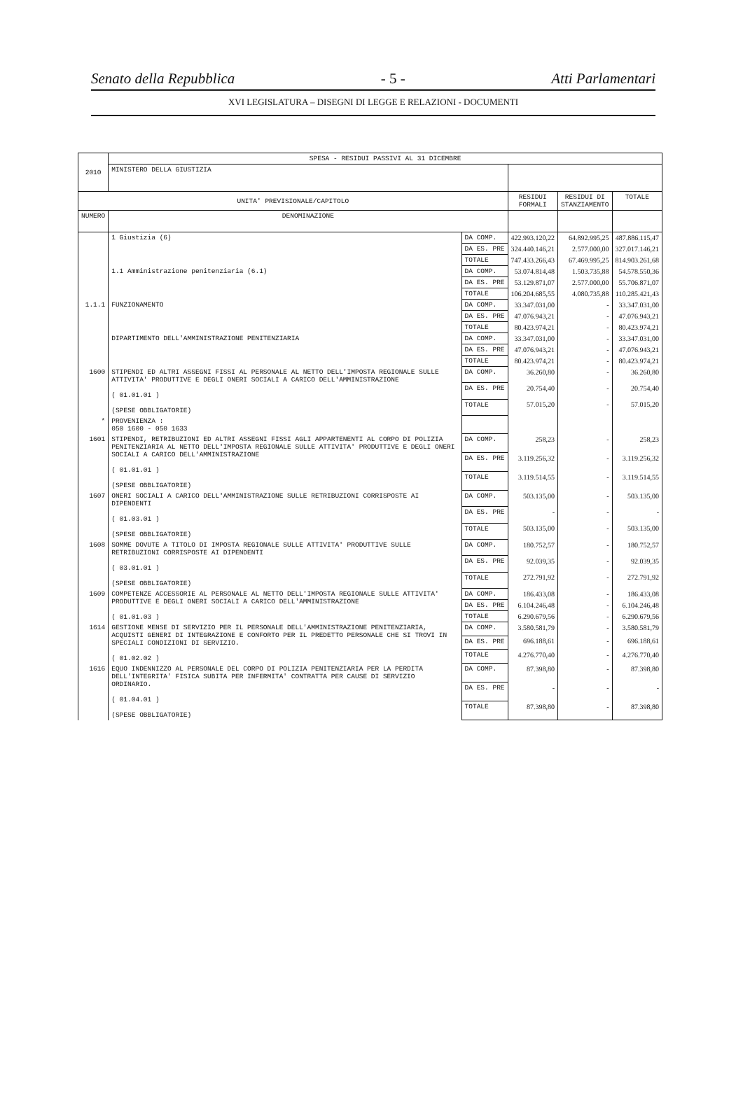Senato della Repubblica - 5 - Atti Parlamentari
XVI LEGISLATURA – DISEGNI DI LEGGE E RELAZIONI - DOCUMENTI
| 2010 | SPESA - RESIDUI PASSIVI AL 31 DICEMBRE | | | | |
| | MINISTERO DELLA GIUSTIZIA | | | | |
| UNITA' PREVISIONALE/CAPITOLO | | | RESIDUI FORMALI | RESIDUI DI STANZIAMENTO | TOTALE |
| NUMERO | DENOMINAZIONE | | | | |
| | 1 Giustizia (6) | DA COMP. | 422.993.120,22 | 64.892.995,25 | 487.886.115,47 |
| | | DA ES. PRE | 324.440.146,21 | 2.577.000,00 | 327.017.146,21 |
| | | TOTALE | 747.433.266,43 | 67.469.995,25 | 814.903.261,68 |
| | 1.1 Amministrazione penitenziaria (6.1) | DA COMP. | 53.074.814,48 | 1.503.735,88 | 54.578.550,36 |
| | | DA ES. PRE | 53.129.871,07 | 2.577.000,00 | 55.706.871,07 |
| | | TOTALE | 106.204.685,55 | 4.080.735,88 | 110.285.421,43 |
| 1.1.1 | FUNZIONAMENTO | DA COMP. | 33.347.031,00 | - | 33.347.031,00 |
| | | DA ES. PRE | 47.076.943,21 | - | 47.076.943,21 |
| | | TOTALE | 80.423.974,21 | - | 80.423.974,21 |
| | DIPARTIMENTO DELL'AMMINISTRAZIONE PENITENZIARIA | DA COMP. | 33.347.031,00 | - | 33.347.031,00 |
| | | DA ES. PRE | 47.076.943,21 | - | 47.076.943,21 |
| | | TOTALE | 80.423.974,21 | - | 80.423.974,21 |
| 1600 | STIPENDI ED ALTRI ASSEGNI FISSI AL PERSONALE AL NETTO DELL'IMPOSTA REGIONALE SULLE ATTIVITA' PRODUTTIVE E DEGLI ONERI SOCIALI A CARICO DELL'AMMINISTRAZIONE ( 01.01.01 ) (SPESE OBBLIGATORIE) | DA COMP. | 36.260,80 | - | 36.260,80 |
| | | DA ES. PRE | 20.754,40 | - | 20.754,40 |
| | | TOTALE | 57.015,20 | - | 57.015,20 |
| * | PROVENIENZA : 050 1600 - 050 1633 | | | | |
| 1601 | STIPENDI, RETRIBUZIONI ED ALTRI ASSEGNI FISSI AGLI APPARTENENTI AL CORPO DI POLIZIA PENITENZIARIA AL NETTO DELL'IMPOSTA REGIONALE SULLE ATTIVITA' PRODUTTIVE E DEGLI ONERI SOCIALI A CARICO DELL'AMMINISTRAZIONE ( 01.01.01 ) (SPESE OBBLIGATORIE) | DA COMP. | 258,23 | - | 258,23 |
| | | DA ES. PRE | 3.119.256,32 | - | 3.119.256,32 |
| | | TOTALE | 3.119.514,55 | - | 3.119.514,55 |
| 1607 | ONERI SOCIALI A CARICO DELL'AMMINISTRAZIONE SULLE RETRIBUZIONI CORRISPOSTE AI DIPENDENTI ( 01.03.01 ) (SPESE OBBLIGATORIE) | DA COMP. | 503.135,00 | - | 503.135,00 |
| | | DA ES. PRE | - | - | - |
| | | TOTALE | 503.135,00 | - | 503.135,00 |
| 1608 | SOMME DOVUTE A TITOLO DI IMPOSTA REGIONALE SULLE ATTIVITA' PRODUTTIVE SULLE RETRIBUZIONI CORRISPOSTE AI DIPENDENTI ( 03.01.01 ) (SPESE OBBLIGATORIE) | DA COMP. | 180.752,57 | - | 180.752,57 |
| | | DA ES. PRE | 92.039,35 | - | 92.039,35 |
| | | TOTALE | 272.791,92 | - | 272.791,92 |
| 1609 | COMPETENZE ACCESSORIE AL PERSONALE AL NETTO DELL'IMPOSTA REGIONALE SULLE ATTIVITA' PRODUTTIVE E DEGLI ONERI SOCIALI A CARICO DELL'AMMINISTRAZIONE ( 01.01.03 ) | DA COMP. | 186.433,08 | - | 186.433,08 |
| | | DA ES. PRE | 6.104.246,48 | - | 6.104.246,48 |
| | | TOTALE | 6.290.679,56 | - | 6.290.679,56 |
| 1614 | GESTIONE MENSE DI SERVIZIO PER IL PERSONALE DELL'AMMINISTRAZIONE PENITENZIARIA, ACQUISTI GENERI DI INTEGRAZIONE E CONFORTO PER IL PREDETTO PERSONALE CHE SI TROVI IN SPECIALI CONDIZIONI DI SERVIZIO. ( 01.02.02 ) | DA COMP. | 3.580.581,79 | - | 3.580.581,79 |
| | | DA ES. PRE | 696.188,61 | - | 696.188,61 |
| | | TOTALE | 4.276.770,40 | - | 4.276.770,40 |
| 1616 | EQUO INDENNIZZO AL PERSONALE DEL CORPO DI POLIZIA PENITENZIARIA PER LA PERDITA DELL'INTEGRITA' FISICA SUBITA PER INFERMITA' CONTRATTA PER CAUSE DI SERVIZIO ORDINARIO. ( 01.04.01 ) (SPESE OBBLIGATORIE) | DA COMP. | 87.398,80 | - | 87.398,80 |
| | | DA ES. PRE | - | - | - |
| | | TOTALE | 87.398,80 | - | 87.398,80 |